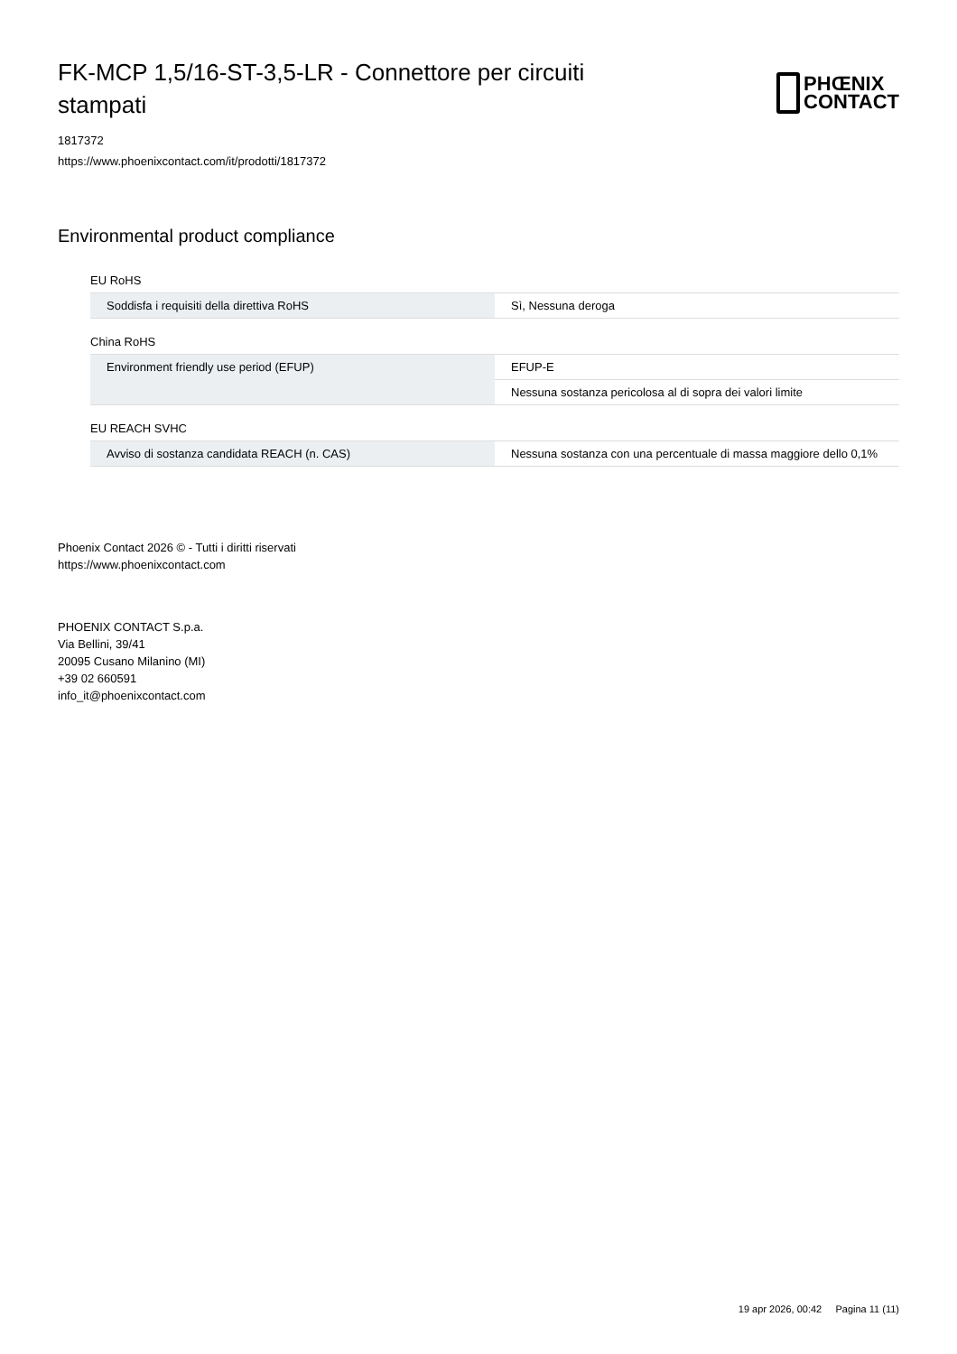FK-MCP 1,5/16-ST-3,5-LR - Connettore per circuiti stampati
PHŒNIX
CONTACT
1817372
https://www.phoenixcontact.com/it/prodotti/1817372
Environmental product compliance
EU RoHS
| Soddisfa i requisiti della direttiva RoHS | Sì, Nessuna deroga |
China RoHS
| Environment friendly use period (EFUP) | EFUP-E |
| | Nessuna sostanza pericolosa al di sopra dei valori limite |
EU REACH SVHC
| Avviso di sostanza candidata REACH (n. CAS) | Nessuna sostanza con una percentuale di massa maggiore dello 0,1% |
Phoenix Contact 2026 © - Tutti i diritti riservati
https://www.phoenixcontact.com
PHOENIX CONTACT S.p.a.
Via Bellini, 39/41
20095 Cusano Milanino (MI)
+39 02 660591
info_it@phoenixcontact.com
19 apr 2026, 00:42 Pagina 11 (11)